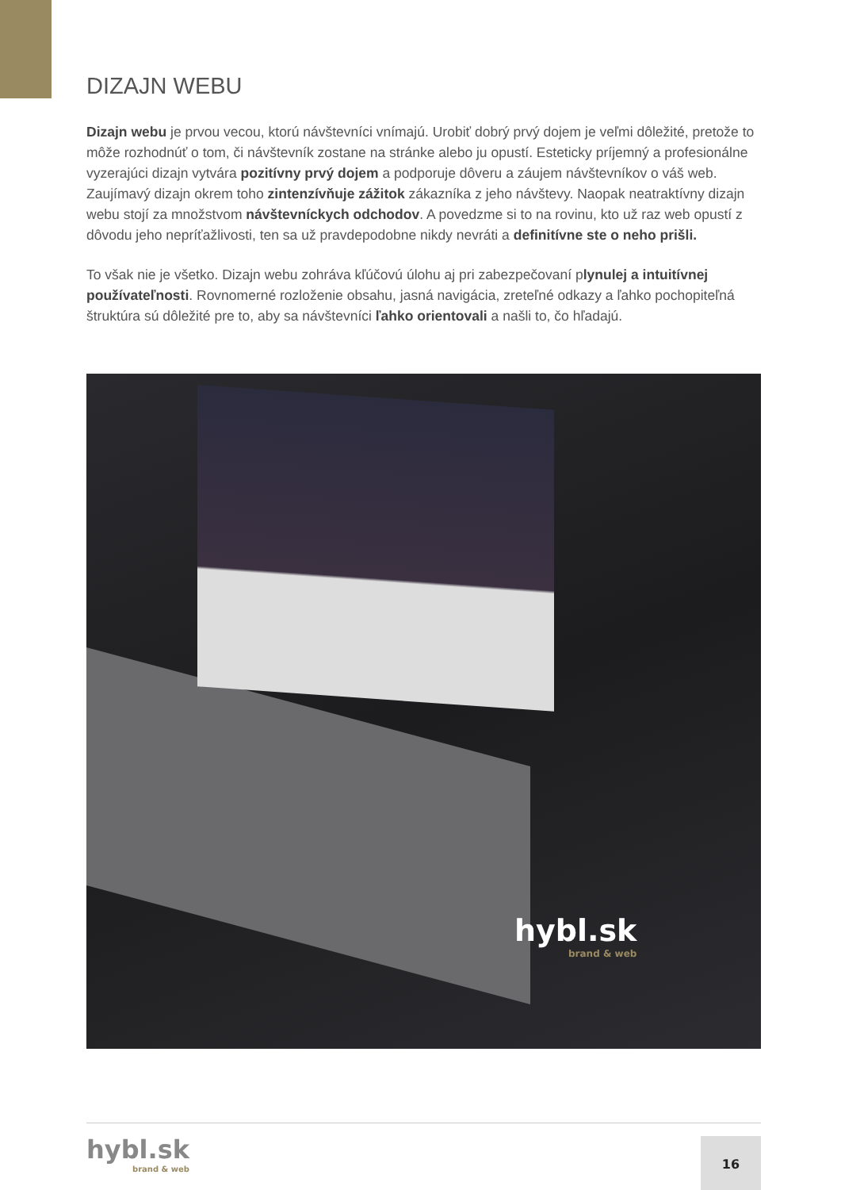DIZAJN WEBU
Dizajn webu je prvou vecou, ktorú návštevníci vnímajú. Urobiť dobrý prvý dojem je veľmi dôležité, pretože to môže rozhodnúť o tom, či návštevník zostane na stránke alebo ju opustí. Esteticky príjemný a profesionálne vyzerajúci dizajn vytvára pozitívny prvý dojem a podporuje dôveru a záujem návštevníkov o váš web. Zaujímavý dizajn okrem toho zintenzívňuje zážitok zákazníka z jeho návštevy. Naopak neatraktívny dizajn webu stojí za množstvom návštevníckych odchodov. A povedzme si to na rovinu, kto už raz web opustí z dôvodu jeho nepríťažlivosti, ten sa už pravdepodobne nikdy nevráti a definitívne ste o neho prišli.
To však nie je všetko. Dizajn webu zohráva kľúčovú úlohu aj pri zabezpečovaní plynulej a intuitívnej používateľnosti. Rovnomerné rozloženie obsahu, jasná navigácia, zreteľné odkazy a ľahko pochopiteľná štruktúra sú dôležité pre to, aby sa návštevníci ľahko orientovali a našli to, čo hľadajú.
hybl.sk
brand & web
hybl.sk
brand & web
16